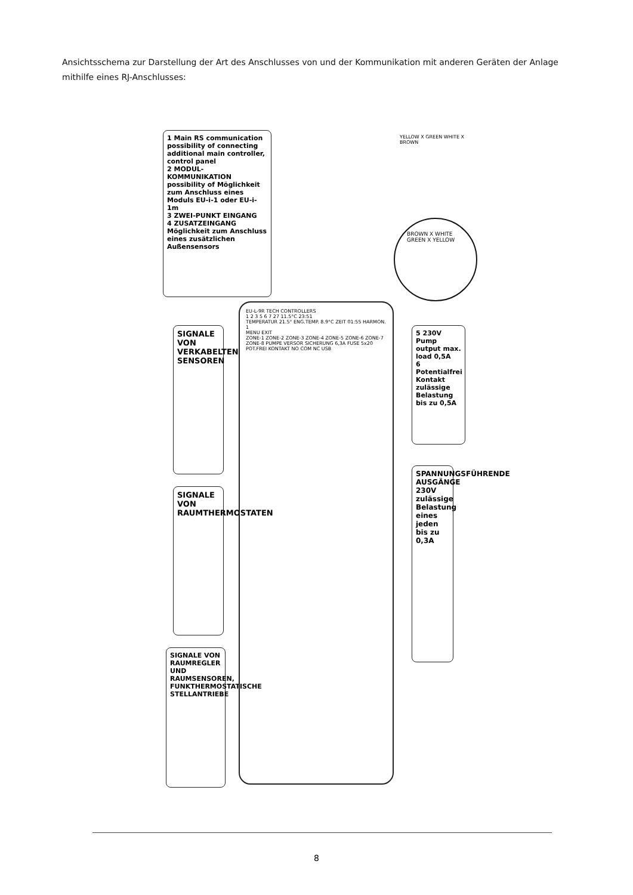Ansichtsschema zur Darstellung der Art des Anschlusses von und der Kommunikation mit anderen Geräten der Anlage mithilfe eines RJ-Anschlusses:
1 Main RS communication possibility of connecting additional main controller, control panel
2 MODUL-KOMMUNIKATION possibility of Möglichkeit zum Anschluss eines Moduls EU-i-1 oder EU-i-1m
3 ZWEI-PUNKT EINGANG
4 ZUSATZEINGANG Möglichkeit zum Anschluss eines zusätzlichen Außensensors
YELLOW X GREEN WHITE X BROWN
BROWN X WHITE GREEN X YELLOW
SIGNALE VON VERKABELTEN SENSOREN
SIGNALE VON RAUMTHERMOSTATEN
SIGNALE VON RAUMREGLER UND RAUMSENSOREN, FUNKTHERMOSTATISCHE STELLANTRIEBE
EU-L-9R TECH CONTROLLERS
1 2 3 5 6 7 27 11.5°C 23:51
TEMPERATUR 21.5° ENG.TEMP. 8.9°C ZEIT 01:55 HARMON. 1
MENU EXIT
ZONE-1 ZONE-2 ZONE-3 ZONE-4 ZONE-5 ZONE-6 ZONE-7 ZONE-8 PUMPE VERSOR SICHERUNG 6,3A FUSE 5x20 POT.FREI KONTAKT NO COM NC USB
5 230V Pump output max. load 0,5A
6 Potentialfrei Kontakt zulässige Belastung bis zu 0,5A
SPANNUNGSFÜHRENDE AUSGÄNGE 230V zulässige Belastung eines jeden bis zu 0,3A
8